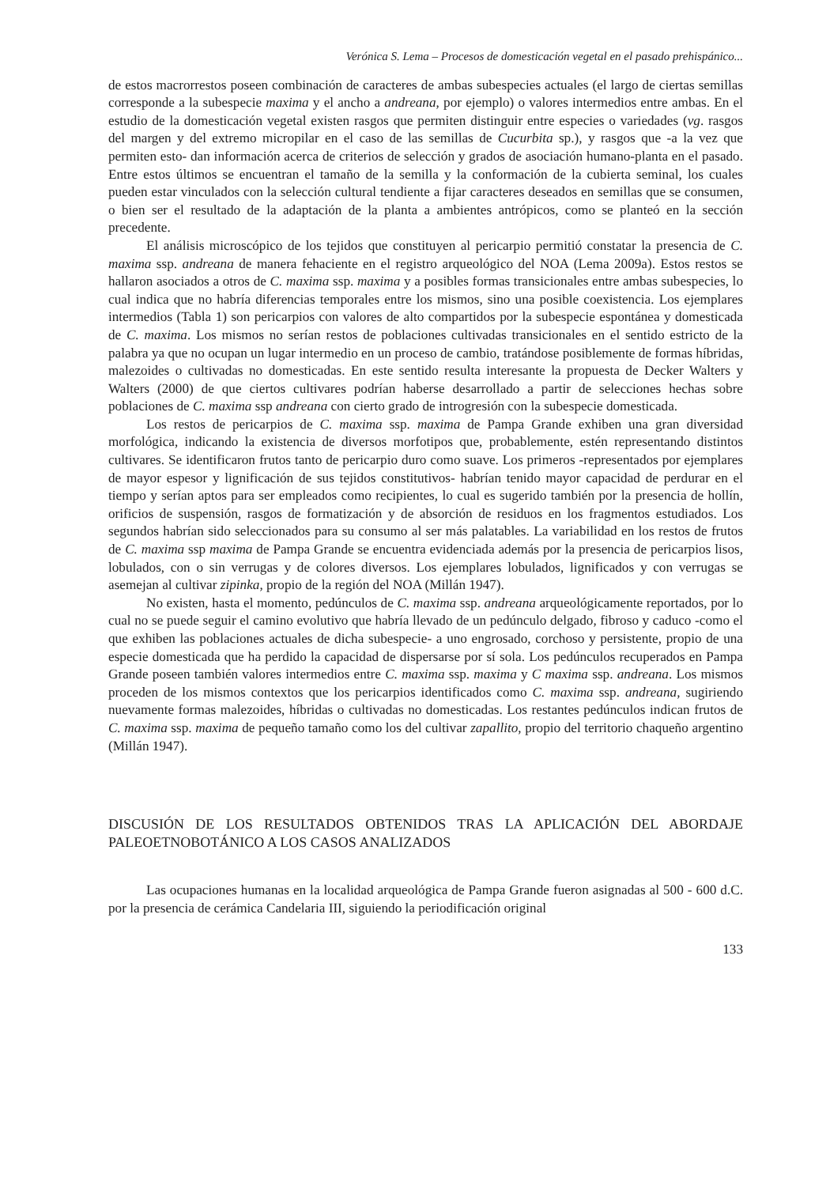Verónica S. Lema – Procesos de domesticación vegetal en el pasado prehispánico...
de estos macrorrestos poseen combinación de caracteres de ambas subespecies actuales (el largo de ciertas semillas corresponde a la subespecie maxima y el ancho a andreana, por ejemplo) o valores intermedios entre ambas. En el estudio de la domesticación vegetal existen rasgos que permiten distinguir entre especies o variedades (vg. rasgos del margen y del extremo micropilar en el caso de las semillas de Cucurbita sp.), y rasgos que -a la vez que permiten esto- dan información acerca de criterios de selección y grados de asociación humano-planta en el pasado. Entre estos últimos se encuentran el tamaño de la semilla y la conformación de la cubierta seminal, los cuales pueden estar vinculados con la selección cultural tendiente a fijar caracteres deseados en semillas que se consumen, o bien ser el resultado de la adaptación de la planta a ambientes antrópicos, como se planteó en la sección precedente.
El análisis microscópico de los tejidos que constituyen al pericarpio permitió constatar la presencia de C. maxima ssp. andreana de manera fehaciente en el registro arqueológico del NOA (Lema 2009a). Estos restos se hallaron asociados a otros de C. maxima ssp. maxima y a posibles formas transicionales entre ambas subespecies, lo cual indica que no habría diferencias temporales entre los mismos, sino una posible coexistencia. Los ejemplares intermedios (Tabla 1) son pericarpios con valores de alto compartidos por la subespecie espontánea y domesticada de C. maxima. Los mismos no serían restos de poblaciones cultivadas transicionales en el sentido estricto de la palabra ya que no ocupan un lugar intermedio en un proceso de cambio, tratándose posiblemente de formas híbridas, malezoides o cultivadas no domesticadas. En este sentido resulta interesante la propuesta de Decker Walters y Walters (2000) de que ciertos cultivares podrían haberse desarrollado a partir de selecciones hechas sobre poblaciones de C. maxima ssp andreana con cierto grado de introgresión con la subespecie domesticada.
Los restos de pericarpios de C. maxima ssp. maxima de Pampa Grande exhiben una gran diversidad morfológica, indicando la existencia de diversos morfotipos que, probablemente, estén representando distintos cultivares. Se identificaron frutos tanto de pericarpio duro como suave. Los primeros -representados por ejemplares de mayor espesor y lignificación de sus tejidos constitutivos- habrían tenido mayor capacidad de perdurar en el tiempo y serían aptos para ser empleados como recipientes, lo cual es sugerido también por la presencia de hollín, orificios de suspensión, rasgos de formatización y de absorción de residuos en los fragmentos estudiados. Los segundos habrían sido seleccionados para su consumo al ser más palatables. La variabilidad en los restos de frutos de C. maxima ssp maxima de Pampa Grande se encuentra evidenciada además por la presencia de pericarpios lisos, lobulados, con o sin verrugas y de colores diversos. Los ejemplares lobulados, lignificados y con verrugas se asemejan al cultivar zipinka, propio de la región del NOA (Millán 1947).
No existen, hasta el momento, pedúnculos de C. maxima ssp. andreana arqueológicamente reportados, por lo cual no se puede seguir el camino evolutivo que habría llevado de un pedúnculo delgado, fibroso y caduco -como el que exhiben las poblaciones actuales de dicha subespecie- a uno engrosado, corchoso y persistente, propio de una especie domesticada que ha perdido la capacidad de dispersarse por sí sola. Los pedúnculos recuperados en Pampa Grande poseen también valores intermedios entre C. maxima ssp. maxima y C maxima ssp. andreana. Los mismos proceden de los mismos contextos que los pericarpios identificados como C. maxima ssp. andreana, sugiriendo nuevamente formas malezoides, híbridas o cultivadas no domesticadas. Los restantes pedúnculos indican frutos de C. maxima ssp. maxima de pequeño tamaño como los del cultivar zapallito, propio del territorio chaqueño argentino (Millán 1947).
DISCUSIÓN DE LOS RESULTADOS OBTENIDOS TRAS LA APLICACIÓN DEL ABORDAJE PALEOETNOBOTÁNICO A LOS CASOS ANALIZADOS
Las ocupaciones humanas en la localidad arqueológica de Pampa Grande fueron asignadas al 500 - 600 d.C. por la presencia de cerámica Candelaria III, siguiendo la periodificación original
133